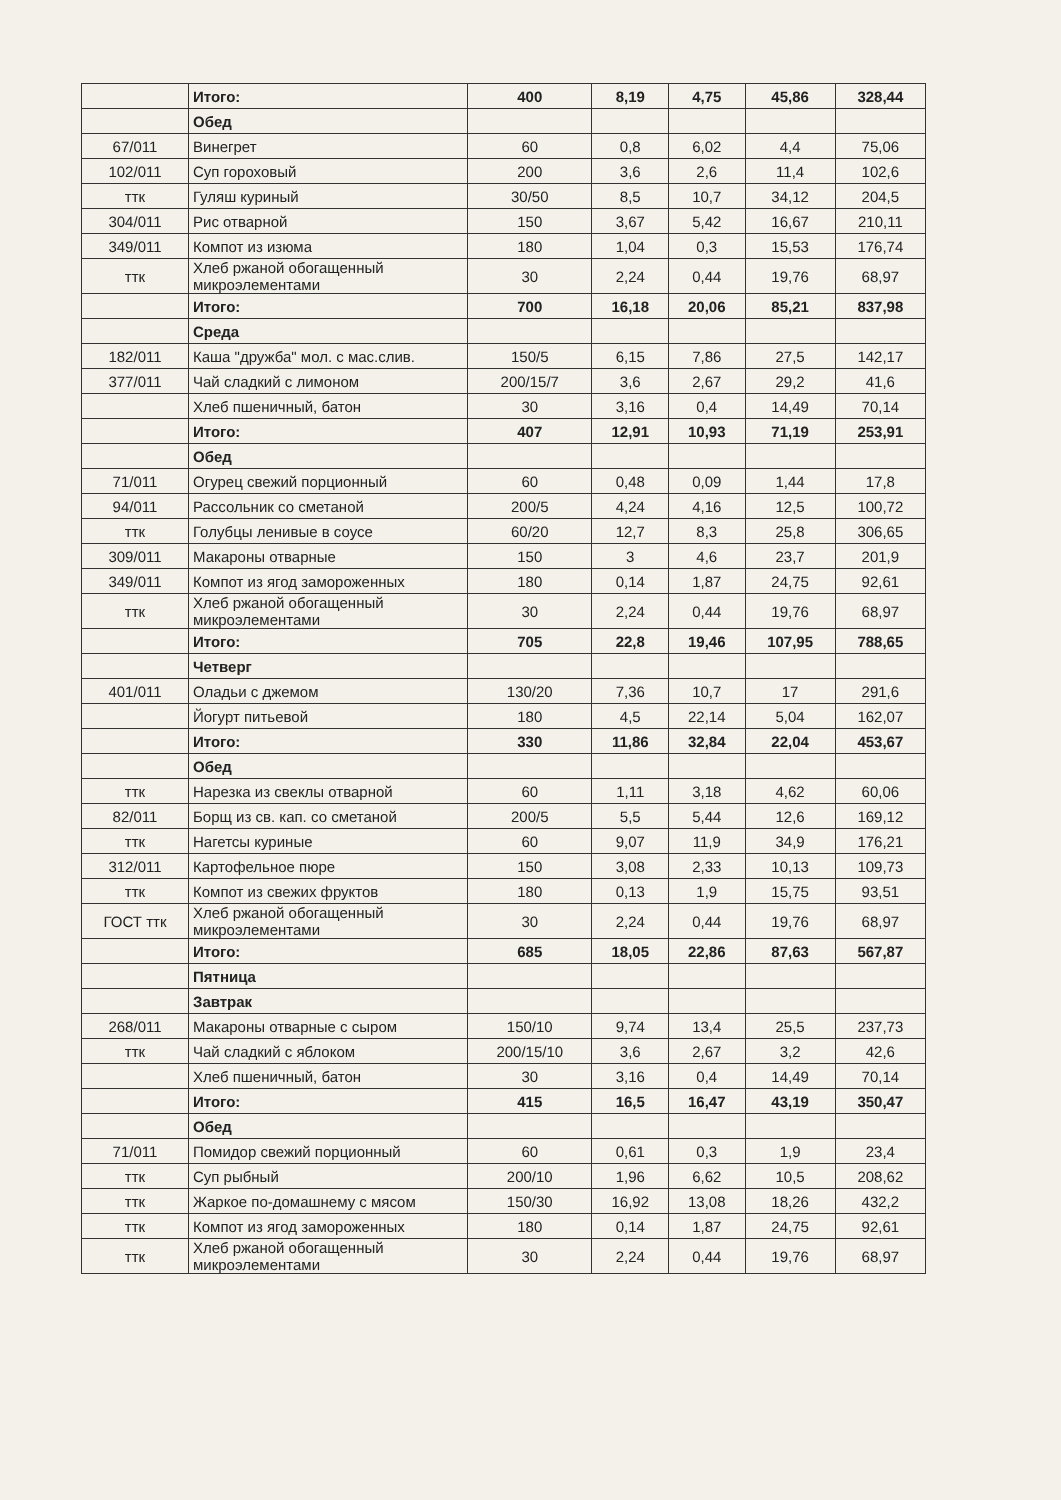| | Итого: | 400 | 8,19 | 4,75 | 45,86 | 328,44 |
| | Обед | | | | | |
| 67/011 | Винегрет | 60 | 0,8 | 6,02 | 4,4 | 75,06 |
| 102/011 | Суп гороховый | 200 | 3,6 | 2,6 | 11,4 | 102,6 |
| ттк | Гуляш куриный | 30/50 | 8,5 | 10,7 | 34,12 | 204,5 |
| 304/011 | Рис отварной | 150 | 3,67 | 5,42 | 16,67 | 210,11 |
| 349/011 | Компот из изюма | 180 | 1,04 | 0,3 | 15,53 | 176,74 |
| ттк | Хлеб ржаной обогащенный микроэлементами | 30 | 2,24 | 0,44 | 19,76 | 68,97 |
| | Итого: | 700 | 16,18 | 20,06 | 85,21 | 837,98 |
| | Среда | | | | | |
| 182/011 | Каша "дружба" мол. с мас.слив. | 150/5 | 6,15 | 7,86 | 27,5 | 142,17 |
| 377/011 | Чай сладкий с лимоном | 200/15/7 | 3,6 | 2,67 | 29,2 | 41,6 |
| | Хлеб пшеничный, батон | 30 | 3,16 | 0,4 | 14,49 | 70,14 |
| | Итого: | 407 | 12,91 | 10,93 | 71,19 | 253,91 |
| | Обед | | | | | |
| 71/011 | Огурец свежий порционный | 60 | 0,48 | 0,09 | 1,44 | 17,8 |
| 94/011 | Рассольник со сметаной | 200/5 | 4,24 | 4,16 | 12,5 | 100,72 |
| ттк | Голубцы ленивые в соусе | 60/20 | 12,7 | 8,3 | 25,8 | 306,65 |
| 309/011 | Макароны отварные | 150 | 3 | 4,6 | 23,7 | 201,9 |
| 349/011 | Компот из ягод замороженных | 180 | 0,14 | 1,87 | 24,75 | 92,61 |
| ттк | Хлеб ржаной обогащенный микроэлементами | 30 | 2,24 | 0,44 | 19,76 | 68,97 |
| | Итого: | 705 | 22,8 | 19,46 | 107,95 | 788,65 |
| | Четверг | | | | | |
| 401/011 | Оладьи с джемом | 130/20 | 7,36 | 10,7 | 17 | 291,6 |
| | Йогурт питьевой | 180 | 4,5 | 22,14 | 5,04 | 162,07 |
| | Итого: | 330 | 11,86 | 32,84 | 22,04 | 453,67 |
| | Обед | | | | | |
| ттк | Нарезка из свеклы отварной | 60 | 1,11 | 3,18 | 4,62 | 60,06 |
| 82/011 | Борщ из св. кап. со сметаной | 200/5 | 5,5 | 5,44 | 12,6 | 169,12 |
| ттк | Нагетсы куриные | 60 | 9,07 | 11,9 | 34,9 | 176,21 |
| 312/011 | Картофельное пюре | 150 | 3,08 | 2,33 | 10,13 | 109,73 |
| ттк | Компот из свежих фруктов | 180 | 0,13 | 1,9 | 15,75 | 93,51 |
| ГОСТ ттк | Хлеб ржаной обогащенный микроэлементами | 30 | 2,24 | 0,44 | 19,76 | 68,97 |
| | Итого: | 685 | 18,05 | 22,86 | 87,63 | 567,87 |
| | Пятница | | | | | |
| | Завтрак | | | | | |
| 268/011 | Макароны отварные с сыром | 150/10 | 9,74 | 13,4 | 25,5 | 237,73 |
| ттк | Чай сладкий с яблоком | 200/15/10 | 3,6 | 2,67 | 3,2 | 42,6 |
| | Хлеб пшеничный, батон | 30 | 3,16 | 0,4 | 14,49 | 70,14 |
| | Итого: | 415 | 16,5 | 16,47 | 43,19 | 350,47 |
| | Обед | | | | | |
| 71/011 | Помидор свежий порционный | 60 | 0,61 | 0,3 | 1,9 | 23,4 |
| ттк | Суп рыбный | 200/10 | 1,96 | 6,62 | 10,5 | 208,62 |
| ттк | Жаркое по-домашнему с мясом | 150/30 | 16,92 | 13,08 | 18,26 | 432,2 |
| ттк | Компот из ягод замороженных | 180 | 0,14 | 1,87 | 24,75 | 92,61 |
| ттк | Хлеб ржаной обогащенный микроэлементами | 30 | 2,24 | 0,44 | 19,76 | 68,97 |